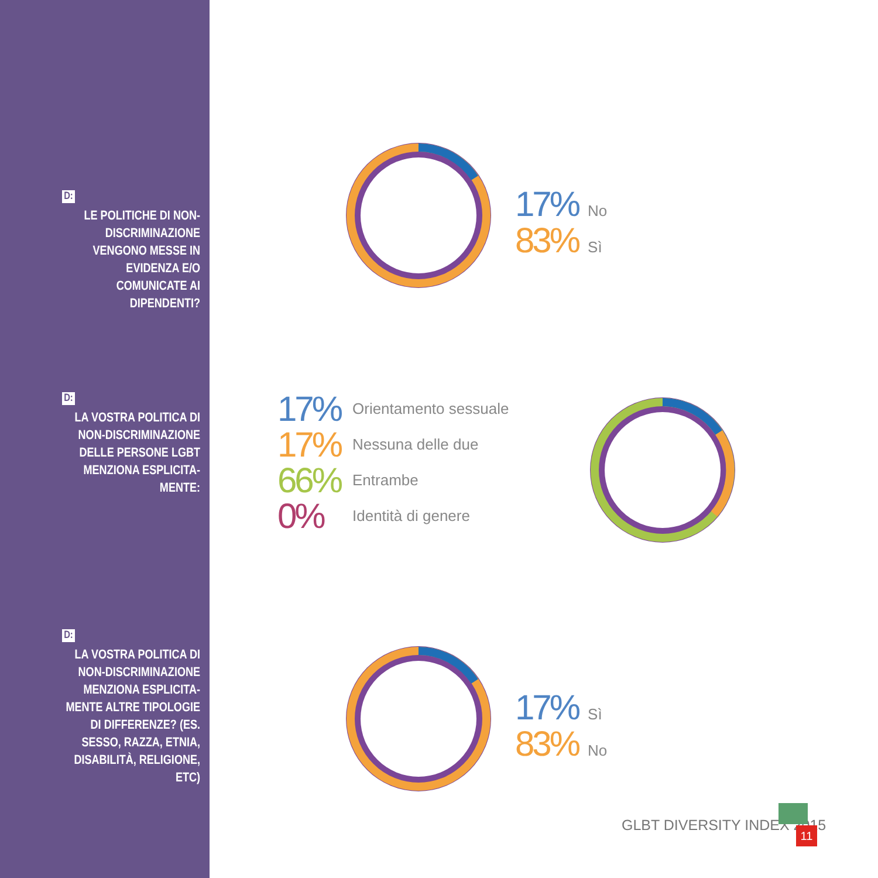D:
LE POLITICHE DI NON-DISCRIMINAZIONE VENGONO MESSE IN EVIDENZA E/O COMUNICATE AI DIPENDENTI?
17% No
83% Sì
D:
LA VOSTRA POLITICA DI NON-DISCRIMINAZIONE DELLE PERSONE LGBT MENZIONA ESPLICITA-MENTE:
17% Orientamento sessuale
17% Nessuna delle due
66% Entrambe
0% Identità di genere
D:
LA VOSTRA POLITICA DI NON-DISCRIMINAZIONE MENZIONA ESPLICITA-MENTE ALTRE TIPOLOGIE DI DIFFERENZE? (ES. SESSO, RAZZA, ETNIA, DISABILITÀ, RELIGIONE, ETC)
17% Sì
83% No
GLBT DIVERSITY INDEX 2015 11